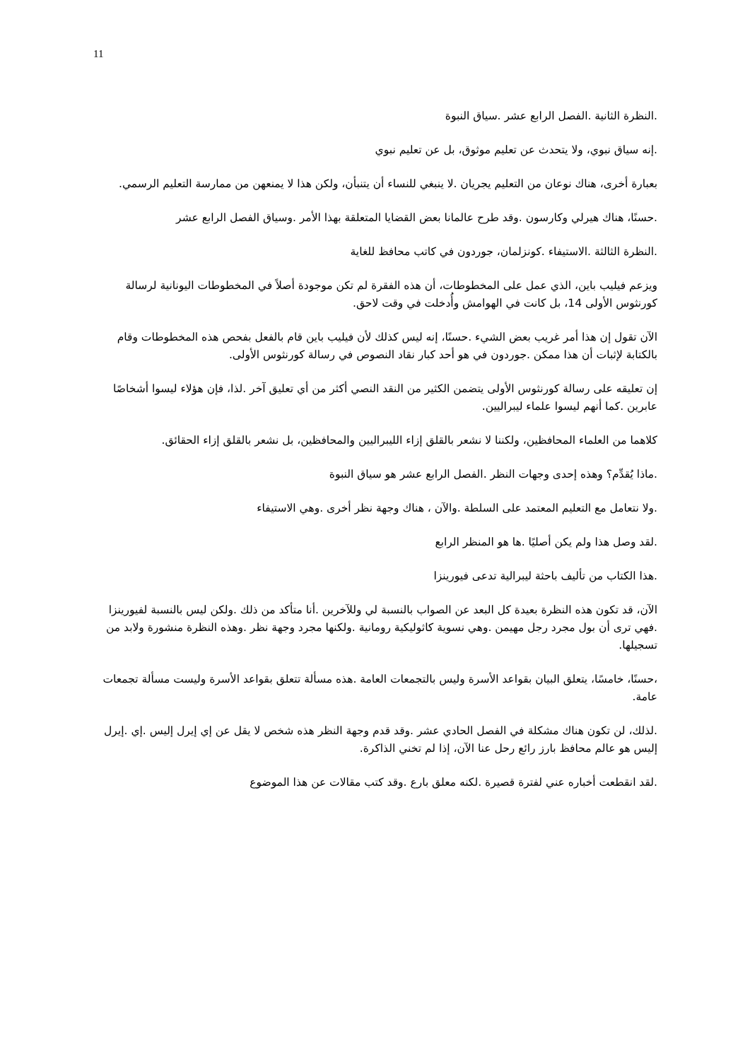11
.النظرة الثانية .الفصل الرابع عشر .سياق النبوة
.إنه سياق نبوي، ولا يتحدث عن تعليم موثوق، بل عن تعليم نبوي
بعبارة أخرى، هناك نوعان من التعليم يجريان .لا ينبغي للنساء أن يتنبأن، ولكن هذا لا يمنعهن من ممارسة التعليم الرسمي.
.حسنًا، هناك هيرلي وكارسون .وقد طرح عالمانا بعض القضايا المتعلقة بهذا الأمر .وسياق الفصل الرابع عشر
.النظرة الثالثة .الاستيفاء .كونزلمان، جوردون في كاتب محافظ للغاية
ويزعم فيليب باين، الذي عمل على المخطوطات، أن هذه الفقرة لم تكن موجودة أصلاً في المخطوطات اليونانية لرسالة كورنثوس الأولى 14، بل كانت في الهوامش وأُدخلت في وقت لاحق.
الآن تقول إن هذا أمر غريب بعض الشيء .حسنًا، إنه ليس كذلك لأن فيليب باين قام بالفعل بفحص هذه المخطوطات وقام بالكتابة لإثبات أن هذا ممكن .جوردون في هو أحد كبار نقاد النصوص في رسالة كورنثوس الأولى.
إن تعليقه على رسالة كورنثوس الأولى يتضمن الكثير من النقد النصي أكثر من أي تعليق آخر .لذا، فإن هؤلاء ليسوا أشخاصًا عابرين .كما أنهم ليسوا علماء ليبراليين.
كلاهما من العلماء المحافظين، ولكننا لا نشعر بالقلق إزاء الليبراليين والمحافظين، بل نشعر بالقلق إزاء الحقائق.
.ماذا يُقدِّم؟ وهذه إحدى وجهات النظر .الفصل الرابع عشر هو سياق النبوة
.ولا نتعامل مع التعليم المعتمد على السلطة .والآن ، هناك وجهة نظر أخرى .وهي الاستيفاء
.لقد وصل هذا ولم يكن أصليًا .ها هو المنظر الرابع
.هذا الكتاب من تأليف باحثة ليبرالية تدعى فيورينزا
الآن، قد تكون هذه النظرة بعيدة كل البعد عن الصواب بالنسبة لي وللآخرين .أنا متأكد من ذلك .ولكن ليس بالنسبة لفيورينزا .فهي ترى أن بول مجرد رجل مهيمن .وهي نسوية كاثوليكية رومانية .ولكنها مجرد وجهة نظر .وهذه النظرة منشورة ولابد من تسجيلها.
،حسنًا، خامسًا، يتعلق البيان بقواعد الأسرة وليس بالتجمعات العامة .هذه مسألة تتعلق بقواعد الأسرة وليست مسألة تجمعات عامة.
.لذلك، لن تكون هناك مشكلة في الفصل الحادي عشر .وقد قدم وجهة النظر هذه شخص لا يقل عن إي إيرل إليس .إي .إيرل إليس هو عالم محافظ بارز رائع رحل عنا الآن، إذا لم تخني الذاكرة.
.لقد انقطعت أخباره عني لفترة قصيرة .لكنه معلق بارع .وقد كتب مقالات عن هذا الموضوع